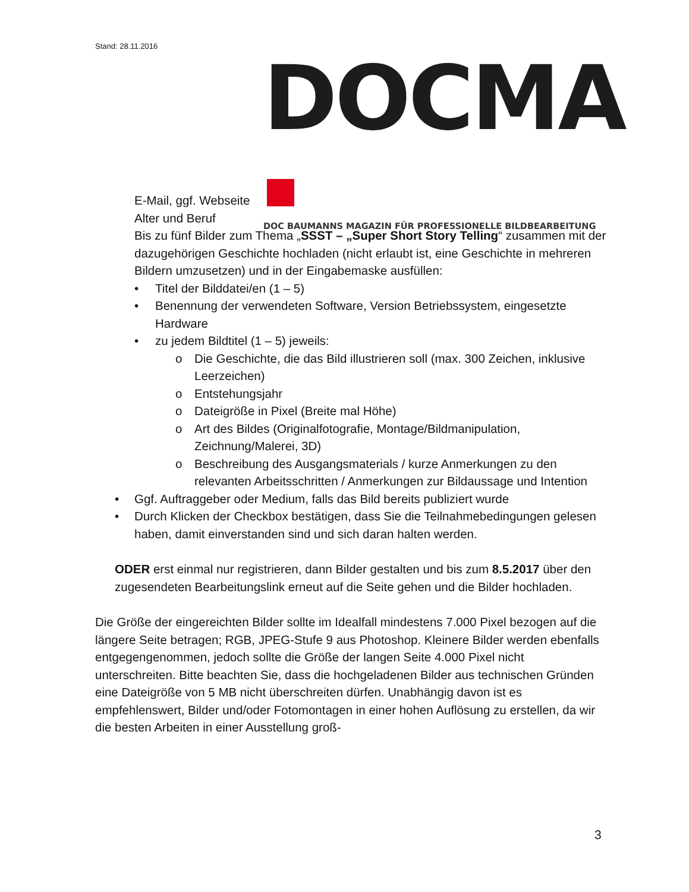Stand: 28.11.2016
DOCMA
DOC BAUMANNS MAGAZIN FÜR PROFESSIONELLE BILDBEARBEITUNG
E-Mail, ggf. Webseite
Alter und Beruf
Bis zu fünf Bilder zum Thema „SSST – „Super Short Story Telling“ zusammen mit der dazugehörigen Geschichte hochladen (nicht erlaubt ist, eine Geschichte in mehreren Bildern umzusetzen) und in der Eingabemaske ausfüllen:
• Titel der Bilddatei/en (1 – 5)
• Benennung der verwendeten Software, Version Betriebssystem, eingesetzte Hardware
• zu jedem Bildtitel (1 – 5) jeweils:
o Die Geschichte, die das Bild illustrieren soll (max. 300 Zeichen, inklusive Leerzeichen)
o Entstehungsjahr
o Dateigröße in Pixel (Breite mal Höhe)
o Art des Bildes (Originalfotografie, Montage/Bildmanipulation, Zeichnung/Malerei, 3D)
o Beschreibung des Ausgangsmaterials / kurze Anmerkungen zu den relevanten Arbeitsschritten / Anmerkungen zur Bildaussage und Intention
• Ggf. Auftraggeber oder Medium, falls das Bild bereits publiziert wurde
• Durch Klicken der Checkbox bestätigen, dass Sie die Teilnahmebedingungen gelesen haben, damit einverstanden sind und sich daran halten werden.
ODER erst einmal nur registrieren, dann Bilder gestalten und bis zum 8.5.2017 über den zugesendeten Bearbeitungslink erneut auf die Seite gehen und die Bilder hochladen.
Die Größe der eingereichten Bilder sollte im Idealfall mindestens 7.000 Pixel bezogen auf die längere Seite betragen; RGB, JPEG-Stufe 9 aus Photoshop. Kleinere Bilder werden ebenfalls entgegengenommen, jedoch sollte die Größe der langen Seite 4.000 Pixel nicht unterschreiten. Bitte beachten Sie, dass die hochgeladenen Bilder aus technischen Gründen eine Dateigröße von 5 MB nicht überschreiten dürfen. Unabhängig davon ist es empfehlenswert, Bilder und/oder Fotomontagen in einer hohen Auflösung zu erstellen, da wir die besten Arbeiten in einer Ausstellung groß-
3